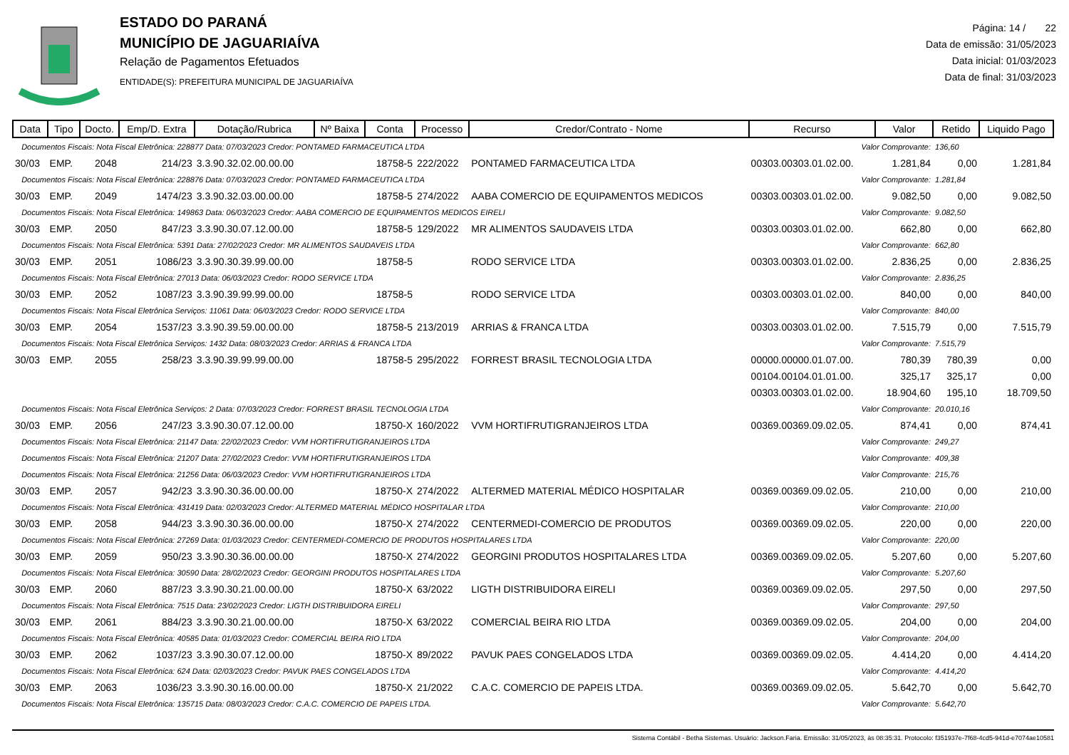ESTADO DO PARANÁ
MUNICÍPIO DE JAGUARIAÍVA
Relação de Pagamentos Efetuados
ENTIDADE(S): PREFEITURA MUNICIPAL DE JAGUARIAÍVA
Página: 14 / 22
Data de emissão: 31/05/2023
Data inicial: 01/03/2023
Data de final: 31/03/2023
| Data | Tipo | Docto. | Emp/D. Extra | Dotação/Rubrica | Nº Baixa | Conta | Processo | Credor/Contrato - Nome | Recurso | Valor | Retido | Liquido Pago |
| --- | --- | --- | --- | --- | --- | --- | --- | --- | --- | --- | --- | --- |
| Documentos Fiscais: Nota Fiscal Eletrônica: 228877 Data: 07/03/2023 Credor: PONTAMED FARMACEUTICA LTDA | | | | | | | | | Valor Comprovante: | | 136,60 | |
| 30/03 | EMP. | 2048 | 214/23 | 3.3.90.32.02.00.00.00 | | 18758-5 | 222/2022 | PONTAMED FARMACEUTICA LTDA | 00303.00303.01.02.00. | 1.281,84 | 0,00 | 1.281,84 |
| Documentos Fiscais: Nota Fiscal Eletrônica: 228876 Data: 07/03/2023 Credor: PONTAMED FARMACEUTICA LTDA | | | | | | | | | Valor Comprovante: | | 1.281,84 | |
| 30/03 | EMP. | 2049 | 1474/23 | 3.3.90.32.03.00.00.00 | | 18758-5 | 274/2022 | AABA COMERCIO DE EQUIPAMENTOS MEDICOS | 00303.00303.01.02.00. | 9.082,50 | 0,00 | 9.082,50 |
| Documentos Fiscais: Nota Fiscal Eletrônica: 149863 Data: 06/03/2023 Credor: AABA COMERCIO DE EQUIPAMENTOS MEDICOS EIRELI | | | | | | | | | Valor Comprovante: | | 9.082,50 | |
| 30/03 | EMP. | 2050 | 847/23 | 3.3.90.30.07.12.00.00 | | 18758-5 | 129/2022 | MR ALIMENTOS SAUDAVEIS LTDA | 00303.00303.01.02.00. | 662,80 | 0,00 | 662,80 |
| Documentos Fiscais: Nota Fiscal Eletrônica: 5391 Data: 27/02/2023 Credor: MR ALIMENTOS SAUDAVEIS LTDA | | | | | | | | | Valor Comprovante: | | 662,80 | |
| 30/03 | EMP. | 2051 | 1086/23 | 3.3.90.30.39.99.00.00 | | 18758-5 | | RODO SERVICE LTDA | 00303.00303.01.02.00. | 2.836,25 | 0,00 | 2.836,25 |
| Documentos Fiscais: Nota Fiscal Eletrônica: 27013 Data: 06/03/2023 Credor: RODO SERVICE LTDA | | | | | | | | | Valor Comprovante: | | 2.836,25 | |
| 30/03 | EMP. | 2052 | 1087/23 | 3.3.90.39.99.99.00.00 | | 18758-5 | | RODO SERVICE LTDA | 00303.00303.01.02.00. | 840,00 | 0,00 | 840,00 |
| Documentos Fiscais: Nota Fiscal Eletrônica Serviços: 11061 Data: 06/03/2023 Credor: RODO SERVICE LTDA | | | | | | | | | Valor Comprovante: | | 840,00 | |
| 30/03 | EMP. | 2054 | 1537/23 | 3.3.90.39.59.00.00.00 | | 18758-5 | 213/2019 | ARRIAS & FRANCA LTDA | 00303.00303.01.02.00. | 7.515,79 | 0,00 | 7.515,79 |
| Documentos Fiscais: Nota Fiscal Eletrônica Serviços: 1432 Data: 08/03/2023 Credor: ARRIAS & FRANCA LTDA | | | | | | | | | Valor Comprovante: | | 7.515,79 | |
| 30/03 | EMP. | 2055 | 258/23 | 3.3.90.39.99.99.00.00 | | 18758-5 | 295/2022 | FORREST BRASIL TECNOLOGIA LTDA | 00000.00000.01.07.00. | 780,39 | 780,39 | 0,00 |
| | | | | | | | | | 00104.00104.01.01.00. | 325,17 | 325,17 | 0,00 |
| | | | | | | | | | 00303.00303.01.02.00. | 18.904,60 | 195,10 | 18.709,50 |
| Documentos Fiscais: Nota Fiscal Eletrônica Serviços: 2 Data: 07/03/2023 Credor: FORREST BRASIL TECNOLOGIA LTDA | | | | | | | | | Valor Comprovante: | | 20.010,16 | |
| 30/03 | EMP. | 2056 | 247/23 | 3.3.90.30.07.12.00.00 | | 18750-X | 160/2022 | VVM HORTIFRUTIGRANJEIROS LTDA | 00369.00369.09.02.05. | 874,41 | 0,00 | 874,41 |
| Documentos Fiscais: Nota Fiscal Eletrônica: 21147 Data: 22/02/2023 Credor: VVM HORTIFRUTIGRANJEIROS LTDA | | | | | | | | | Valor Comprovante: | | 249,27 | |
| Documentos Fiscais: Nota Fiscal Eletrônica: 21207 Data: 27/02/2023 Credor: VVM HORTIFRUTIGRANJEIROS LTDA | | | | | | | | | Valor Comprovante: | | 409,38 | |
| Documentos Fiscais: Nota Fiscal Eletrônica: 21256 Data: 06/03/2023 Credor: VVM HORTIFRUTIGRANJEIROS LTDA | | | | | | | | | Valor Comprovante: | | 215,76 | |
| 30/03 | EMP. | 2057 | 942/23 | 3.3.90.30.36.00.00.00 | | 18750-X | 274/2022 | ALTERMED MATERIAL MÉDICO HOSPITALAR | 00369.00369.09.02.05. | 210,00 | 0,00 | 210,00 |
| Documentos Fiscais: Nota Fiscal Eletrônica: 431419 Data: 02/03/2023 Credor: ALTERMED MATERIAL MÉDICO HOSPITALAR LTDA | | | | | | | | | Valor Comprovante: | | 210,00 | |
| 30/03 | EMP. | 2058 | 944/23 | 3.3.90.30.36.00.00.00 | | 18750-X | 274/2022 | CENTERMEDI-COMERCIO DE PRODUTOS | 00369.00369.09.02.05. | 220,00 | 0,00 | 220,00 |
| Documentos Fiscais: Nota Fiscal Eletrônica: 27269 Data: 01/03/2023 Credor: CENTERMEDI-COMERCIO DE PRODUTOS HOSPITALARES LTDA | | | | | | | | | Valor Comprovante: | | 220,00 | |
| 30/03 | EMP. | 2059 | 950/23 | 3.3.90.30.36.00.00.00 | | 18750-X | 274/2022 | GEORGINI PRODUTOS HOSPITALARES LTDA | 00369.00369.09.02.05. | 5.207,60 | 0,00 | 5.207,60 |
| Documentos Fiscais: Nota Fiscal Eletrônica: 30590 Data: 28/02/2023 Credor: GEORGINI PRODUTOS HOSPITALARES LTDA | | | | | | | | | Valor Comprovante: | | 5.207,60 | |
| 30/03 | EMP. | 2060 | 887/23 | 3.3.90.30.21.00.00.00 | | 18750-X | 63/2022 | LIGTH DISTRIBUIDORA EIRELI | 00369.00369.09.02.05. | 297,50 | 0,00 | 297,50 |
| Documentos Fiscais: Nota Fiscal Eletrônica: 7515 Data: 23/02/2023 Credor: LIGTH DISTRIBUIDORA EIRELI | | | | | | | | | Valor Comprovante: | | 297,50 | |
| 30/03 | EMP. | 2061 | 884/23 | 3.3.90.30.21.00.00.00 | | 18750-X | 63/2022 | COMERCIAL BEIRA RIO LTDA | 00369.00369.09.02.05. | 204,00 | 0,00 | 204,00 |
| Documentos Fiscais: Nota Fiscal Eletrônica: 40585 Data: 01/03/2023 Credor: COMERCIAL BEIRA RIO LTDA | | | | | | | | | Valor Comprovante: | | 204,00 | |
| 30/03 | EMP. | 2062 | 1037/23 | 3.3.90.30.07.12.00.00 | | 18750-X | 89/2022 | PAVUK PAES CONGELADOS LTDA | 00369.00369.09.02.05. | 4.414,20 | 0,00 | 4.414,20 |
| Documentos Fiscais: Nota Fiscal Eletrônica: 624 Data: 02/03/2023 Credor: PAVUK PAES CONGELADOS LTDA | | | | | | | | | Valor Comprovante: | | 4.414,20 | |
| 30/03 | EMP. | 2063 | 1036/23 | 3.3.90.30.16.00.00.00 | | 18750-X | 21/2022 | C.A.C. COMERCIO DE PAPEIS LTDA. | 00369.00369.09.02.05. | 5.642,70 | 0,00 | 5.642,70 |
| Documentos Fiscais: Nota Fiscal Eletrônica: 135715 Data: 08/03/2023 Credor: C.A.C. COMERCIO DE PAPEIS LTDA. | | | | | | | | | Valor Comprovante: | | 5.642,70 | |
Sistema Contábil - Betha Sistemas. Usuário: Jackson.Faria. Emissão: 31/05/2023, às 08:35:31. Protocolo: f351937e-7f68-4cd5-941d-e7074ae10581